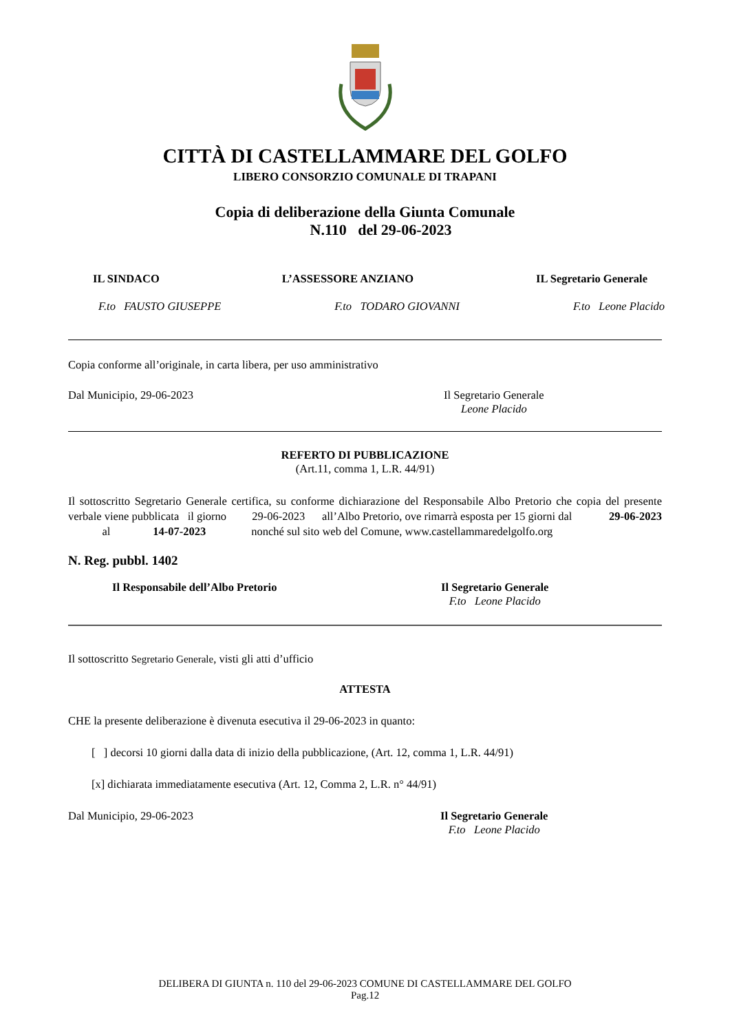CITTÀ DI CASTELLAMMARE DEL GOLFO
LIBERO CONSORZIO COMUNALE DI TRAPANI
Copia di deliberazione della Giunta Comunale
N.110 del 29-06-2023
IL SINDACO L’ASSESSORE ANZIANO IL Segretario Generale
F.to FAUSTO GIUSEPPE F.to TODARO GIOVANNI F.to Leone Placido
Copia conforme all’originale, in carta libera, per uso amministrativo
Dal Municipio, 29-06-2023 Il Segretario Generale
Leone Placido
REFERTO DI PUBBLICAZIONE
(Art.11, comma 1, L.R. 44/91)
Il sottoscritto Segretario Generale certifica, su conforme dichiarazione del Responsabile Albo Pretorio che copia del presente verbale viene pubblicata il giorno 29-06-2023 all’Albo Pretorio, ove rimarrà esposta per 15 giorni dal 29-06-2023 al 14-07-2023 nonché sul sito web del Comune, www.castellammaredelgolfo.org
N. Reg. pubbl. 1402
Il Responsabile dell’Albo Pretorio Il Segretario Generale
F.to Leone Placido
Il sottoscritto Segretario Generale, visti gli atti d’ufficio
ATTESTA
CHE la presente deliberazione è divenuta esecutiva il 29-06-2023 in quanto:
[ ] decorsi 10 giorni dalla data di inizio della pubblicazione, (Art. 12, comma 1, L.R. 44/91)
[x] dichiarata immediatamente esecutiva (Art. 12, Comma 2, L.R. n° 44/91)
Dal Municipio, 29-06-2023 Il Segretario Generale
F.to Leone Placido
DELIBERA DI GIUNTA n. 110 del 29-06-2023 COMUNE DI CASTELLAMMARE DEL GOLFO
Pag.12